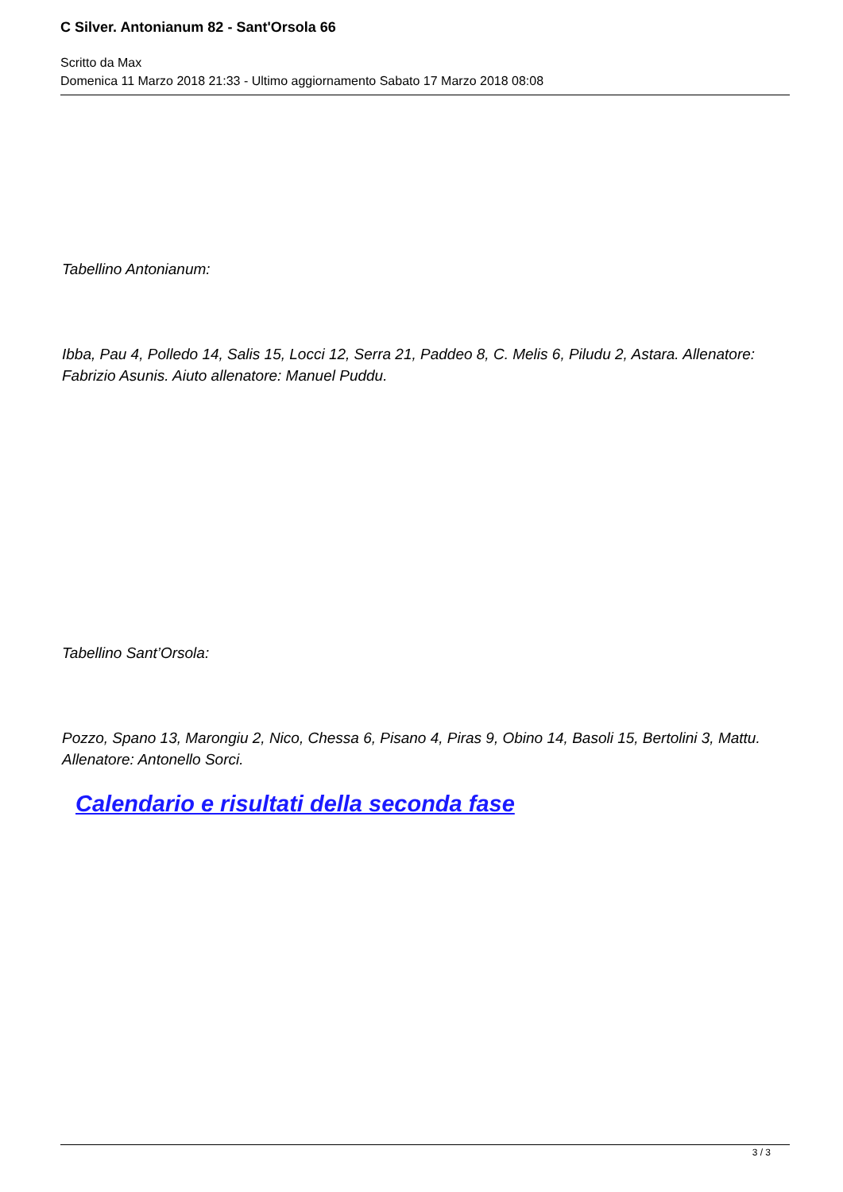C Silver. Antonianum 82 - Sant'Orsola 66
Scritto da Max
Domenica 11 Marzo 2018 21:33 - Ultimo aggiornamento Sabato 17 Marzo 2018 08:08
Tabellino Antonianum:
Ibba, Pau 4, Polledo 14, Salis 15, Locci 12, Serra 21, Paddeo 8, C. Melis 6, Piludu 2, Astara. Allenatore: Fabrizio Asunis. Aiuto allenatore: Manuel Puddu.
Tabellino Sant’Orsola:
Pozzo, Spano 13, Marongiu 2, Nico, Chessa 6, Pisano 4, Piras 9, Obino 14, Basoli 15, Bertolini 3, Mattu. Allenatore: Antonello Sorci.
Calendario e risultati della seconda fase
3 / 3